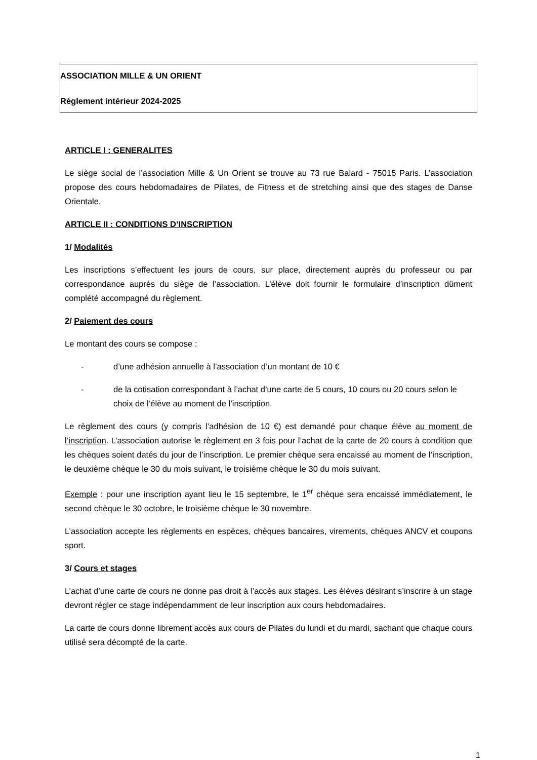ASSOCIATION MILLE & UN ORIENT
Règlement intérieur 2024-2025
ARTICLE I : GENERALITES
Le siège social de l’association Mille & Un Orient se trouve au 73 rue Balard - 75015 Paris. L’association propose des cours hebdomadaires de Pilates, de Fitness et de stretching ainsi que des stages de Danse Orientale.
ARTICLE II : CONDITIONS D’INSCRIPTION
1/ Modalités
Les inscriptions s’effectuent les jours de cours, sur place, directement auprès du professeur ou par correspondance auprès du siège de l’association. L’élève doit fournir le formulaire d’inscription dûment complété accompagné du règlement.
2/ Paiement des cours
Le montant des cours se compose :
- d’une adhésion annuelle à l’association d’un montant de 10 €
- de la cotisation correspondant à l’achat d’une carte de 5 cours, 10 cours ou 20 cours selon le choix de l’élève au moment de l’inscription.
Le règlement des cours (y compris l’adhésion de 10 €) est demandé pour chaque élève au moment de l’inscription. L’association autorise le règlement en 3 fois pour l’achat de la carte de 20 cours à condition que les chèques soient datés du jour de l’inscription. Le premier chèque sera encaissé au moment de l’inscription, le deuxième chèque le 30 du mois suivant, le troisième chèque le 30 du mois suivant.
Exemple : pour une inscription ayant lieu le 15 septembre, le 1<sup>er</sup> chèque sera encaissé immédiatement, le second chèque le 30 octobre, le troisième chèque le 30 novembre.
L’association accepte les règlements en espèces, chèques bancaires, virements, chèques ANCV et coupons sport.
3/ Cours et stages
L’achat d’une carte de cours ne donne pas droit à l’accès aux stages. Les élèves désirant s’inscrire à un stage devront régler ce stage indépendamment de leur inscription aux cours hebdomadaires.
La carte de cours donne librement accès aux cours de Pilates du lundi et du mardi, sachant que chaque cours utilisé sera décompté de la carte.
1